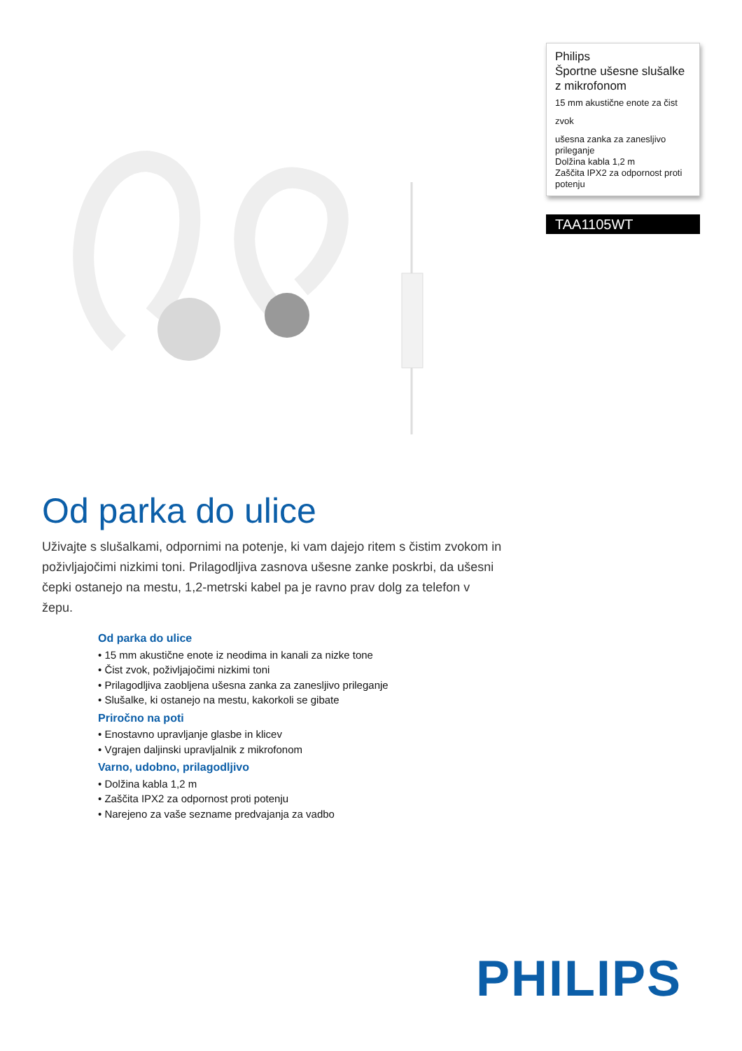Philips
Športne ušesne slušalke z mikrofonom
15 mm akustične enote za čist
zvok
ušesna zanka za zanesljivo prileganje
Dolžina kabla 1,2 m
Zaščita IPX2 za odpornost proti potenju
TAA1105WT
Od parka do ulice
Uživajte s slušalkami, odpornimi na potenje, ki vam dajejo ritem s čistim zvokom in poživljajočimi nizkimi toni. Prilagodljiva zasnova ušesne zanke poskrbi, da ušesni čepki ostanejo na mestu, 1,2-metrski kabel pa je ravno prav dolg za telefon v žepu.
Od parka do ulice
• 15 mm akustične enote iz neodima in kanali za nizke tone
• Čist zvok, poživljajočimi nizkimi toni
• Prilagodljiva zaobljena ušesna zanka za zanesljivo prileganje
• Slušalke, ki ostanejo na mestu, kakorkoli se gibate
Priročno na poti
• Enostavno upravljanje glasbe in klicev
• Vgrajen daljinski upravljalnik z mikrofonom
Varno, udobno, prilagodljivo
• Dolžina kabla 1,2 m
• Zaščita IPX2 za odpornost proti potenju
• Narejeno za vaše sezname predvajanja za vadbo
PHILIPS